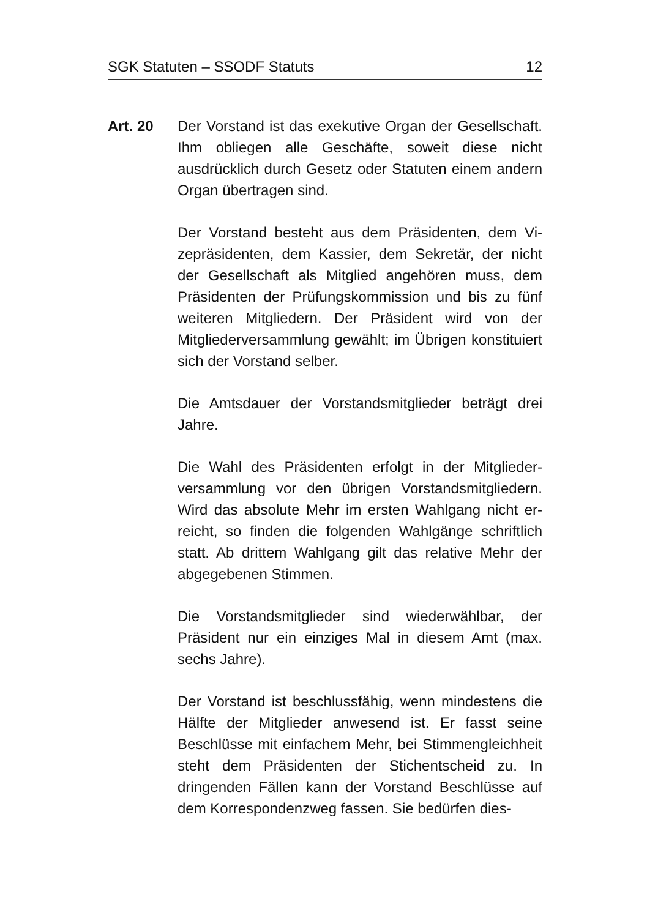SGK Statuten – SSODF Statuts 12
Art. 20 Der Vorstand ist das exekutive Organ der Gesell­schaft. Ihm obliegen alle Geschäfte, soweit diese nicht ausdrücklich durch Gesetz oder Statuten einem andern Organ übertragen sind.
Der Vorstand besteht aus dem Präsidenten, dem Vi­zepräsidenten, dem Kassier, dem Sekretär, der nicht der Gesellschaft als Mitglied angehören muss, dem Präsidenten der Prüfungskommission und bis zu fünf weiteren Mitgliedern. Der Präsident wird von der Mitgliederversammlung gewählt; im Übrigen konsti­tuiert sich der Vorstand selber.
Die Amtsdauer der Vorstandsmitglieder beträgt drei Jahre.
Die Wahl des Präsidenten erfolgt in der Mitglieder­versammlung vor den übrigen Vorstandsmitgliedern. Wird das absolute Mehr im ersten Wahlgang nicht er­reicht, so finden die folgenden Wahlgänge schriftlich statt. Ab drittem Wahlgang gilt das relative Mehr der abgegebenen Stimmen.
Die Vorstandsmitglieder sind wiederwählbar, der Präsident nur ein einziges Mal in diesem Amt (max. sechs Jahre).
Der Vorstand ist beschlussfähig, wenn mindestens die Hälfte der Mitglieder anwesend ist. Er fasst seine Beschlüsse mit einfachem Mehr, bei Stimmengleich­heit steht dem Präsidenten der Stichentscheid zu. In dringenden Fällen kann der Vorstand Beschlüsse auf dem Korrespondenzweg fassen. Sie bedürfen dies-